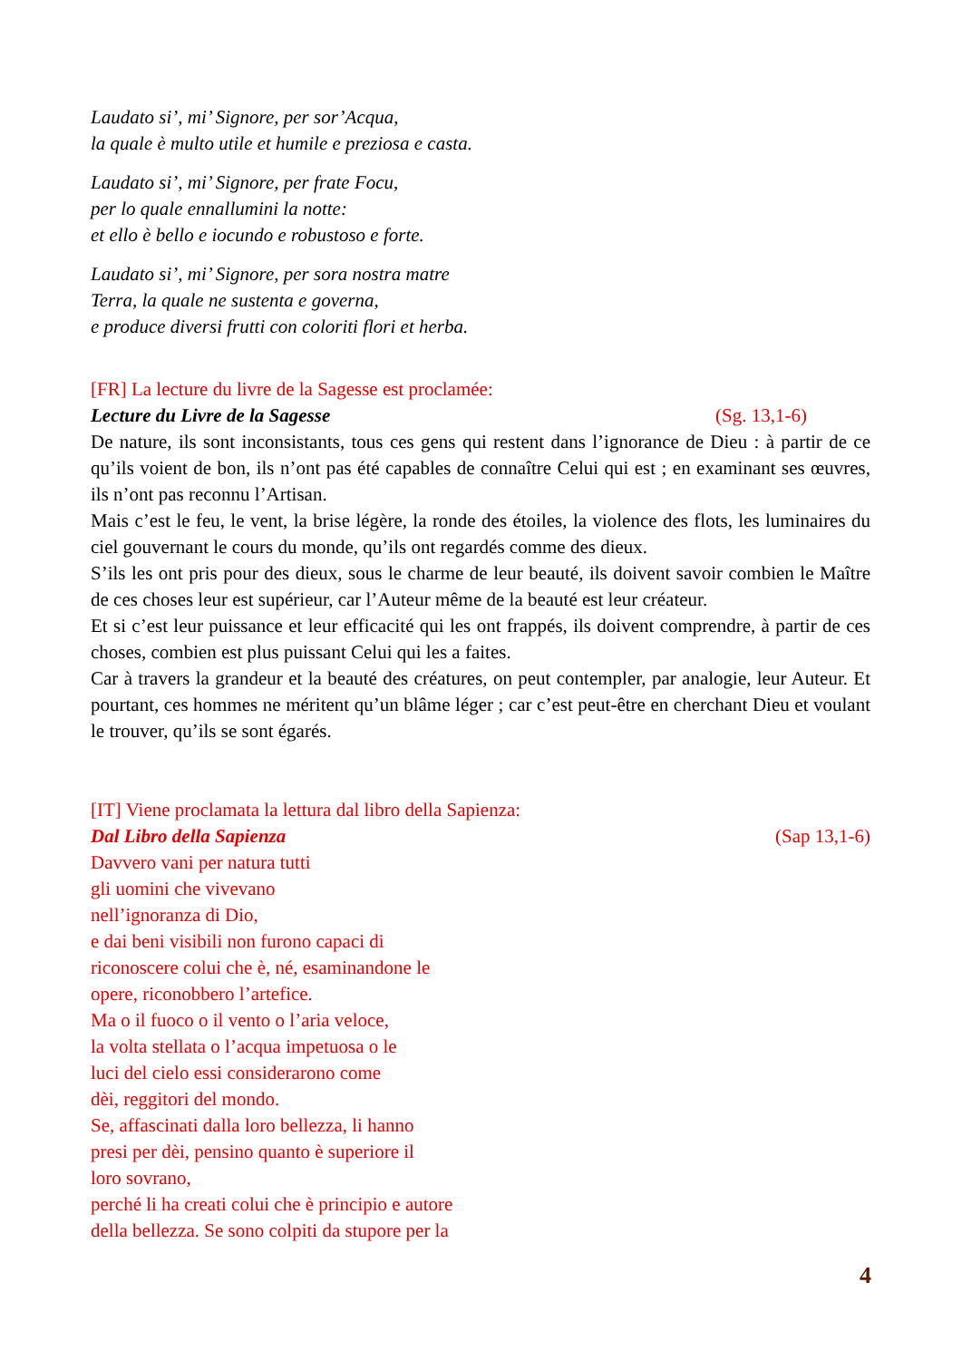Laudato si’, mi’ Signore, per sor’Acqua,
la quale è multo utile et humile e preziosa e casta.
Laudato si’, mi’ Signore, per frate Focu,
per lo quale ennallumini la notte:
et ello è bello e iocundo e robustoso e forte.
Laudato si’, mi’ Signore, per sora nostra matre
Terra, la quale ne sustenta e governa,
e produce diversi frutti con coloriti flori et herba.
[FR] La lecture du livre de la Sagesse est proclamée:
Lecture du Livre de la Sagesse (Sg. 13,1-6)
De nature, ils sont inconsistants, tous ces gens qui restent dans l’ignorance de Dieu : à partir de ce qu’ils voient de bon, ils n’ont pas été capables de connaître Celui qui est ; en examinant ses œuvres, ils n’ont pas reconnu l’Artisan.
Mais c’est le feu, le vent, la brise légère, la ronde des étoiles, la violence des flots, les luminaires du ciel gouvernant le cours du monde, qu’ils ont regardés comme des dieux.
S’ils les ont pris pour des dieux, sous le charme de leur beauté, ils doivent savoir combien le Maître de ces choses leur est supérieur, car l’Auteur même de la beauté est leur créateur.
Et si c’est leur puissance et leur efficacité qui les ont frappés, ils doivent comprendre, à partir de ces choses, combien est plus puissant Celui qui les a faites.
Car à travers la grandeur et la beauté des créatures, on peut contempler, par analogie, leur Auteur. Et pourtant, ces hommes ne méritent qu’un blâme léger ; car c’est peut-être en cherchant Dieu et voulant le trouver, qu’ils se sont égarés.
[IT] Viene proclamata la lettura dal libro della Sapienza:
Dal Libro della Sapienza (Sap 13,1-6)
Davvero vani per natura tutti
gli uomini che vivevano
nell’ignoranza di Dio,
e dai beni visibili non furono capaci di
riconoscere colui che è, né, esaminandone le
opere, riconobbero l’artefice.
Ma o il fuoco o il vento o l’aria veloce,
la volta stellata o l’acqua impetuosa o le
luci del cielo essi considerarono come
dèi, reggitori del mondo.
Se, affascinati dalla loro bellezza, li hanno
presi per dèi, pensino quanto è superiore il
loro sovrano,
perché li ha creati colui che è principio e autore
della bellezza. Se sono colpiti da stupore per la
4